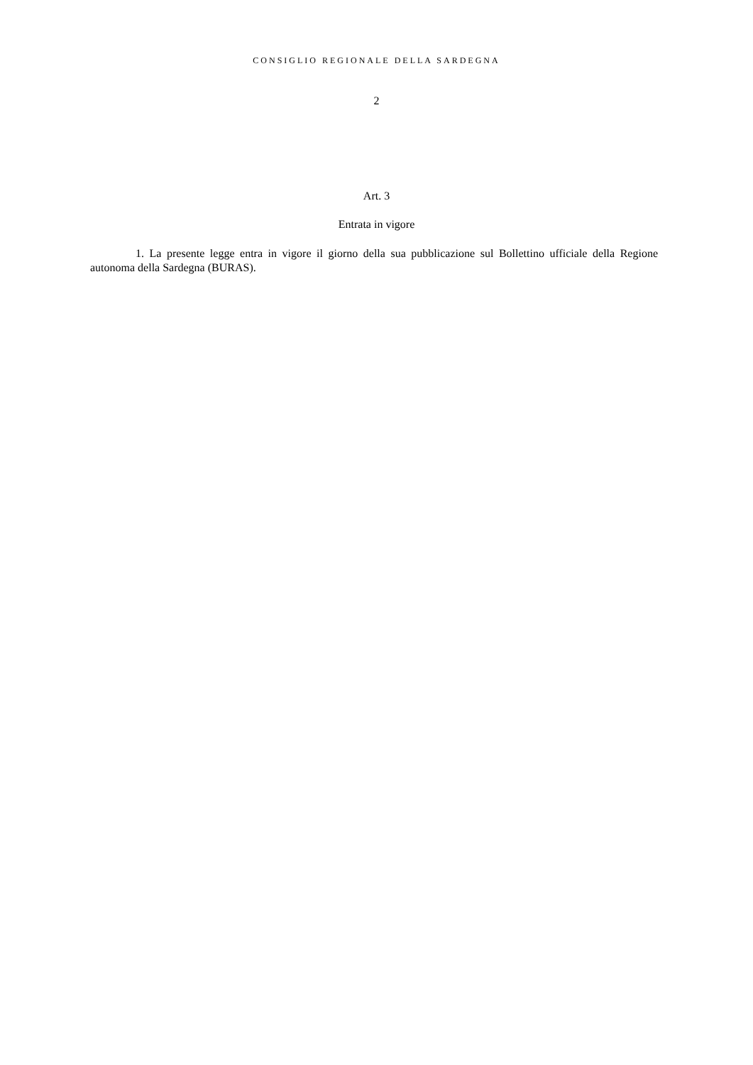CONSIGLIO REGIONALE DELLA SARDEGNA
2
Art. 3
Entrata in vigore
1. La presente legge entra in vigore il giorno della sua pubblicazione sul Bollettino ufficiale della Regione autonoma della Sardegna (BURAS).